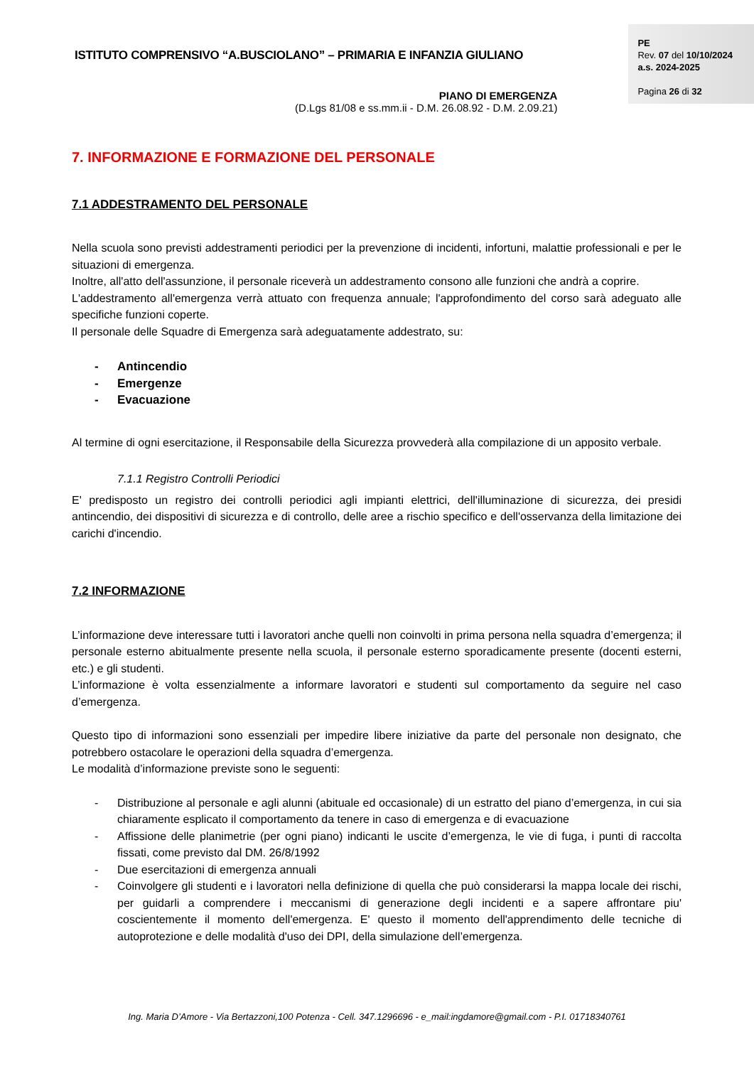ISTITUTO COMPRENSIVO “A.BUSCIOLANO” – PRIMARIA E INFANZIA GIULIANO
PIANO DI EMERGENZA
(D.Lgs 81/08 e ss.mm.ii - D.M. 26.08.92 - D.M. 2.09.21)
PE
Rev. 07 del 10/10/2024
a.s. 2024-2025
Pagina 26 di 32
7. INFORMAZIONE E FORMAZIONE DEL PERSONALE
7.1 ADDESTRAMENTO DEL PERSONALE
Nella scuola sono previsti addestramenti periodici per la prevenzione di incidenti, infortuni, malattie professionali e per le situazioni di emergenza.
Inoltre, all'atto dell'assunzione, il personale riceverà un addestramento consono alle funzioni che andrà a coprire.
L'addestramento all'emergenza verrà attuato con frequenza annuale; l'approfondimento del corso sarà adeguato alle specifiche funzioni coperte.
Il personale delle Squadre di Emergenza sarà adeguatamente addestrato, su:
- Antincendio
- Emergenze
- Evacuazione
Al termine di ogni esercitazione, il Responsabile della Sicurezza provvederà alla compilazione di un apposito verbale.
7.1.1 Registro Controlli Periodici
E' predisposto un registro dei controlli periodici agli impianti elettrici, dell'illuminazione di sicurezza, dei presidi antincendio, dei dispositivi di sicurezza e di controllo, delle aree a rischio specifico e dell'osservanza della limitazione dei carichi d'incendio.
7.2 INFORMAZIONE
L’informazione deve interessare tutti i lavoratori anche quelli non coinvolti in prima persona nella squadra d’emergenza; il personale esterno abitualmente presente nella scuola, il personale esterno sporadicamente presente (docenti esterni, etc.) e gli studenti.
L’informazione è volta essenzialmente a informare lavoratori e studenti sul comportamento da seguire nel caso d’emergenza.
Questo tipo di informazioni sono essenziali per impedire libere iniziative da parte del personale non designato, che potrebbero ostacolare le operazioni della squadra d’emergenza.
Le modalità d’informazione previste sono le seguenti:
- Distribuzione al personale e agli alunni (abituale ed occasionale) di un estratto del piano d’emergenza, in cui sia chiaramente esplicato il comportamento da tenere in caso di emergenza e di evacuazione
- Affissione delle planimetrie (per ogni piano) indicanti le uscite d’emergenza, le vie di fuga, i punti di raccolta fissati, come previsto dal DM. 26/8/1992
- Due esercitazioni di emergenza annuali
- Coinvolgere gli studenti e i lavoratori nella definizione di quella che può considerarsi la mappa locale dei rischi, per guidarli a comprendere i meccanismi di generazione degli incidenti e a sapere affrontare piu' coscientemente il momento dell'emergenza. E' questo il momento dell'apprendimento delle tecniche di autoprotezione e delle modalità d'uso dei DPI, della simulazione dell’emergenza.
Ing. Maria D’Amore - Via Bertazzoni,100 Potenza - Cell. 347.1296696 - e_mail:ingdamore@gmail.com - P.I. 01718340761